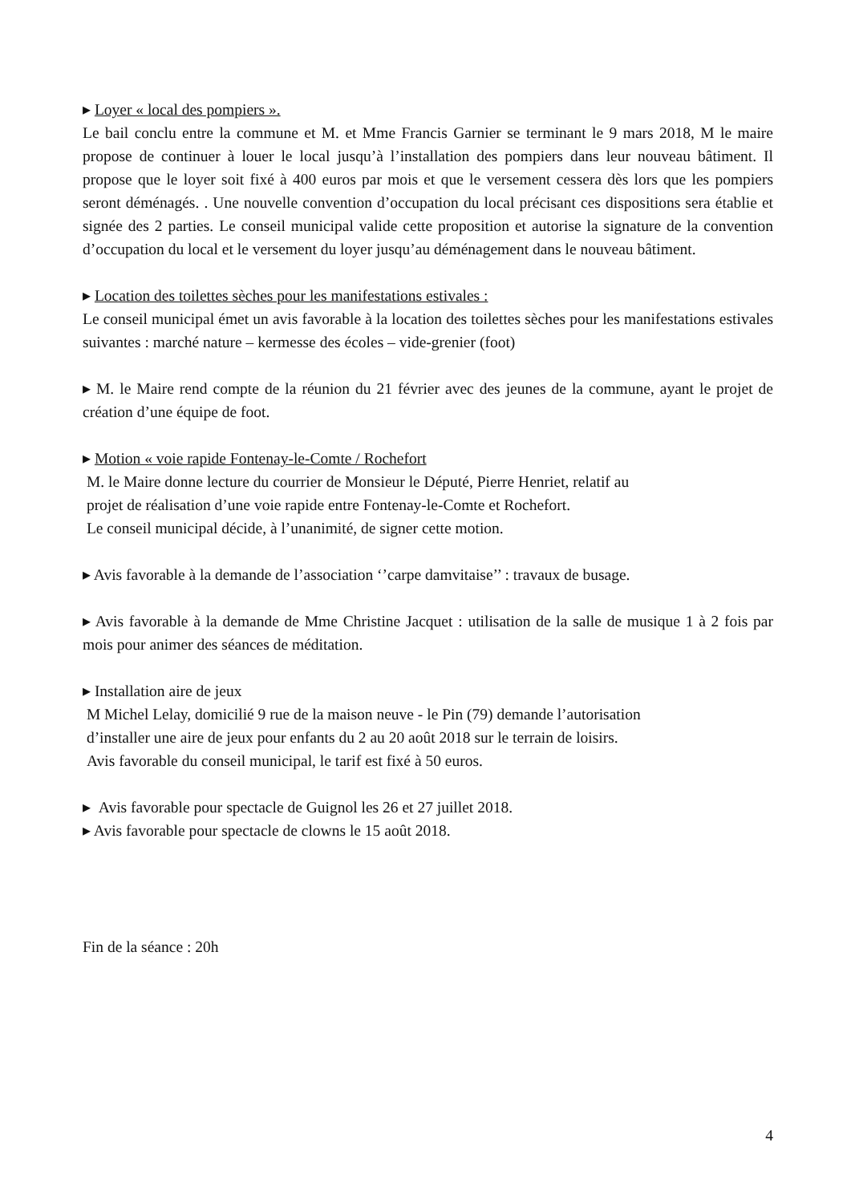▸ Loyer « local des pompiers ».
Le bail conclu entre la commune et M. et Mme Francis Garnier se terminant le 9 mars 2018, M le maire propose de continuer à louer le local jusqu’à l’installation des pompiers dans leur nouveau bâtiment. Il propose que le loyer soit fixé à 400 euros par mois et que le versement cessera dès lors que les pompiers seront déménagés. . Une nouvelle convention d’occupation du local précisant ces dispositions sera établie et signée des 2 parties. Le conseil municipal valide cette proposition et autorise la signature de la convention d’occupation du local et le versement du loyer jusqu’au déménagement dans le nouveau bâtiment.
▸ Location des toilettes sèches pour les manifestations estivales :
Le conseil municipal émet un avis favorable à la location des toilettes sèches pour les manifestations estivales suivantes : marché nature – kermesse des écoles – vide-grenier (foot)
▸ M. le Maire rend compte de la réunion du 21 février avec des jeunes de la commune, ayant le projet de création d’une équipe de foot.
▸ Motion « voie rapide Fontenay-le-Comte / Rochefort
M. le Maire donne lecture du courrier de Monsieur le Député, Pierre Henriet, relatif au
projet de réalisation d’une voie rapide entre Fontenay-le-Comte et Rochefort.
Le conseil municipal décide, à l’unanimité, de signer cette motion.
▸ Avis favorable à la demande de l’association ‘’carpe damvitaise’’ : travaux de busage.
▸ Avis favorable à la demande de Mme Christine Jacquet : utilisation de la salle de musique 1 à 2 fois par mois pour animer des séances de méditation.
▸ Installation aire de jeux
M Michel Lelay, domicilié 9 rue de la maison neuve - le Pin (79) demande l’autorisation
d’installer une aire de jeux pour enfants du 2 au 20 août 2018 sur le terrain de loisirs.
Avis favorable du conseil municipal, le tarif est fixé à 50 euros.
▸ Avis favorable pour spectacle de Guignol les 26 et 27 juillet 2018.
▸ Avis favorable pour spectacle de clowns le 15 août 2018.
Fin de la séance : 20h
4